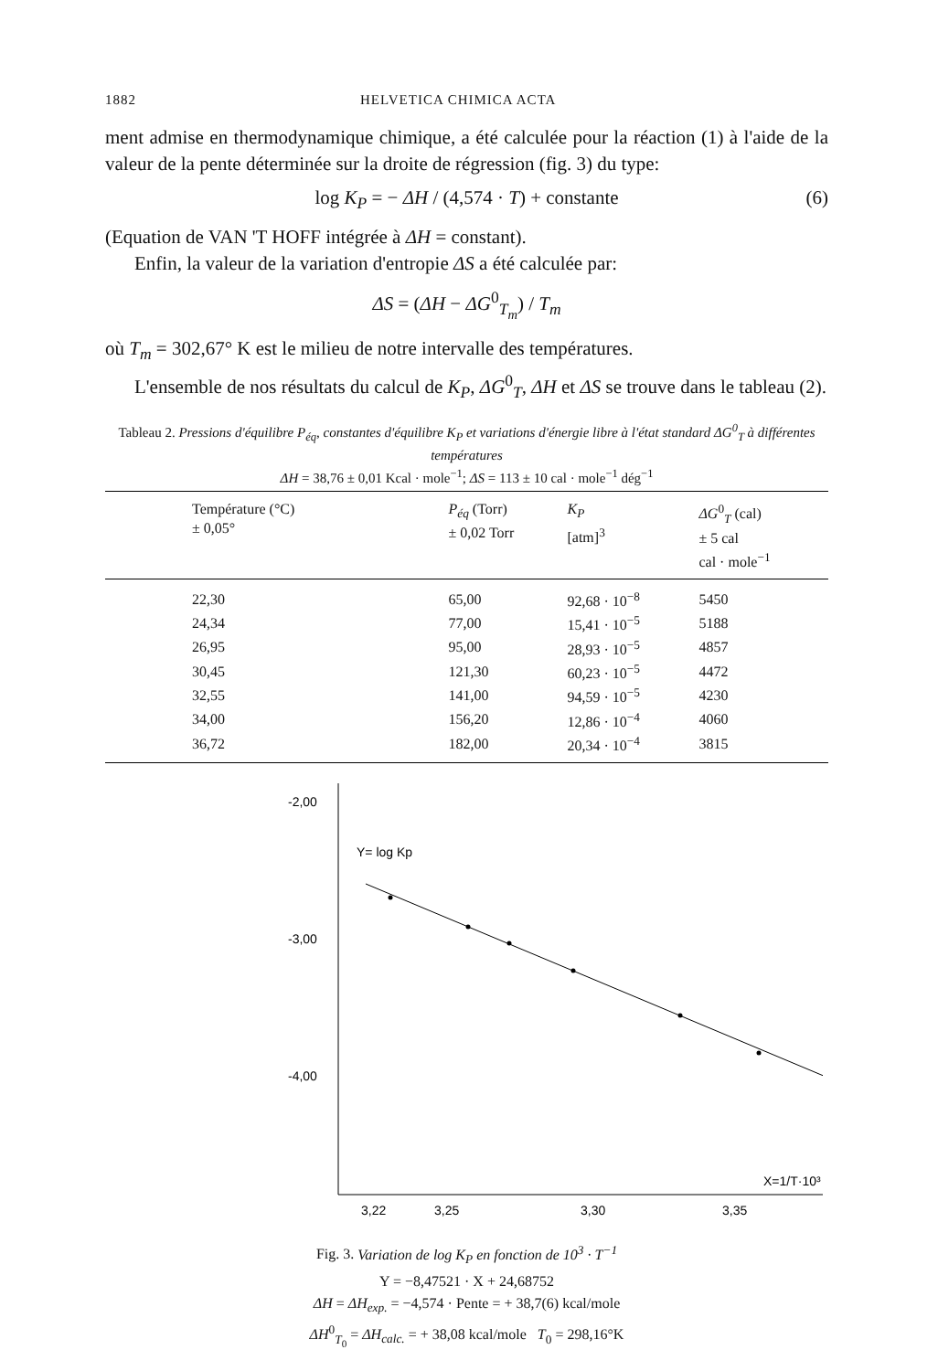1882 HELVETICA CHIMICA ACTA
ment admise en thermodynamique chimique, a été calculée pour la réaction (1) à l'aide de la valeur de la pente déterminée sur la droite de régression (fig. 3) du type:
log K<sub>P</sub> = − ΔH / (4,574 · T) + constante (6)
(Equation de VAN 'T HOFF intégrée à ΔH = constant).
Enfin, la valeur de la variation d'entropie ΔS a été calculée par:
ΔS = (ΔH − ΔG<sup>0</sup><sub>T<sub>m</sub></sub>) / T<sub>m</sub>
où T<sub>m</sub> = 302,67° K est le milieu de notre intervalle des températures.
L'ensemble de nos résultats du calcul de K<sub>P</sub>, ΔG<sup>0</sup><sub>T</sub>, ΔH et ΔS se trouve dans le tableau (2).
Tableau 2. Pressions d'équilibre P<sub>éq</sub>, constantes d'équilibre K<sub>P</sub> et variations d'énergie libre à l'état standard ΔG<sup>0</sup><sub>T</sub> à différentes températures
ΔH = 38,76 ± 0,01 Kcal · mole<sup>−1</sup>; ΔS = 113 ± 10 cal · mole<sup>−1</sup> dég<sup>−1</sup>
| Température (°C) ± 0,05° | P<sub>éq</sub> (Torr) ± 0,02 Torr | K<sub>P</sub> [atm]<sup>3</sup> | ΔG<sup>0</sup><sub>T</sub> (cal) ± 5 cal cal · mole<sup>−1</sup> |
| --- | --- | --- | --- |
| 22,30 | 65,00 | 92,68 · 10<sup>−8</sup> | 5450 |
| 24,34 | 77,00 | 15,41 · 10<sup>−5</sup> | 5188 |
| 26,95 | 95,00 | 28,93 · 10<sup>−5</sup> | 4857 |
| 30,45 | 121,30 | 60,23 · 10<sup>−5</sup> | 4472 |
| 32,55 | 141,00 | 94,59 · 10<sup>−5</sup> | 4230 |
| 34,00 | 156,20 | 12,86 · 10<sup>−4</sup> | 4060 |
| 36,72 | 182,00 | 20,34 · 10<sup>−4</sup> | 3815 |
-2,00
-3,00
-4,00
Y= log Kp
X=1/T·10³
3,22
3,25
3,30
3,35
Fig. 3. Variation de log K<sub>P</sub> en fonction de 10<sup>3</sup> · T<sup>−1</sup>
Y = −8,47521 · X + 24,68752
ΔH = ΔH<sub>exp.</sub> = −4,574 · Pente = + 38,7(6) kcal/mole
ΔH<sup>0</sup><sub>T<sub>0</sub></sub> = ΔH<sub>calc.</sub> = + 38,08 kcal/mole T<sub>0</sub> = 298,16°K